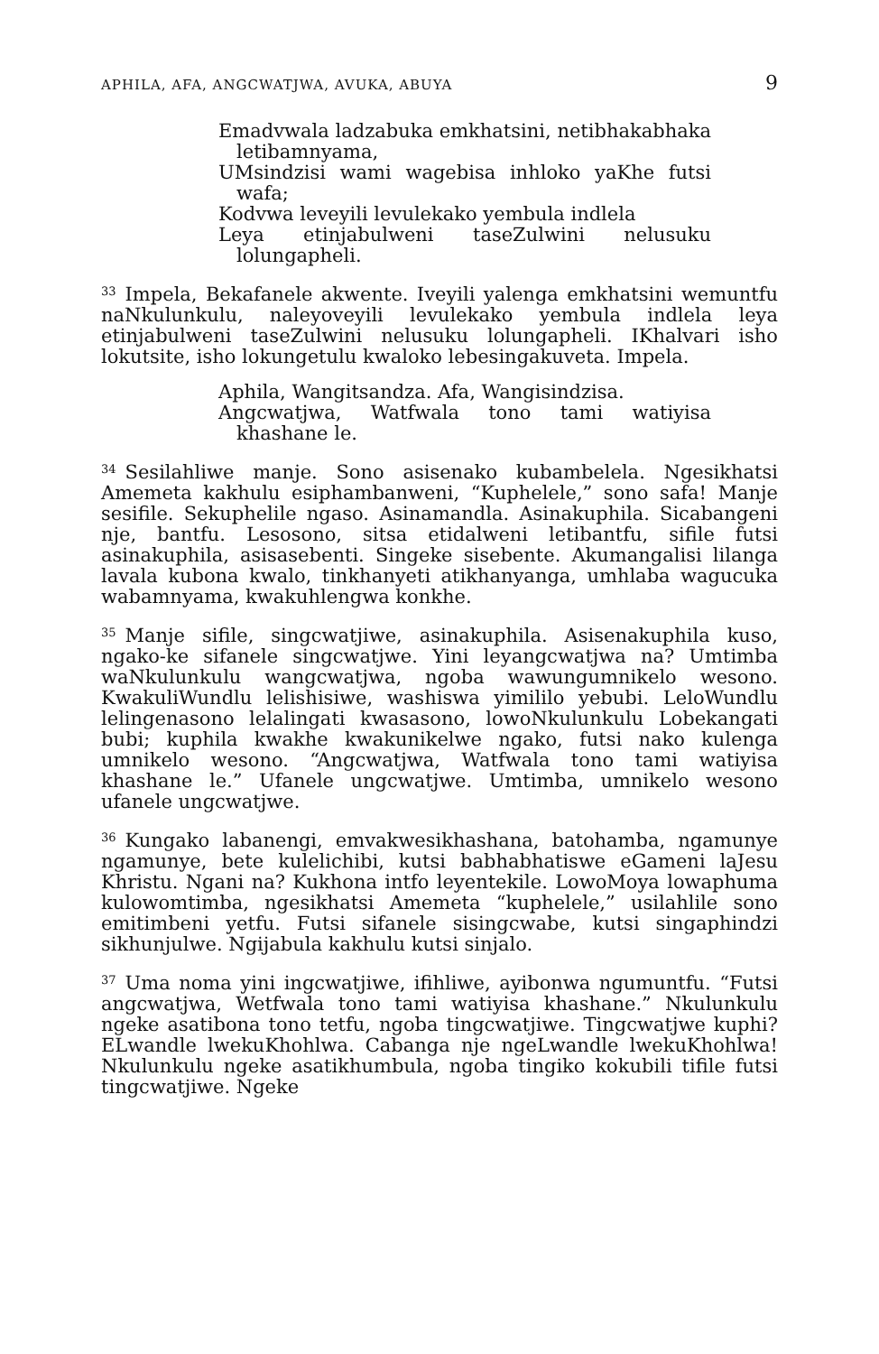APHILA, AFA, ANGCWATJWA, AVUKA, ABUYA 9
Emadvwala ladzabuka emkhatsini, netibhakabhaka letibamnyama,
UMsindzisi wami wagebisa inhloko yaKhe futsi wafa;
Kodvwa leveyili levulekako yembula indlela
Leya etinjabulweni taseZulwini nelusuku lolungapheli.
<sup>33</sup> Impela, Bekafanele akwente. Iveyili yalenga emkhatsini wemuntfu naNkulunkulu, naleyoveyili levulekako yembula indlela leya etinjabulweni taseZulwini nelusuku lolungapheli. IKhalvari isho lokutsite, isho lokungetulu kwaloko lebesingakuveta. Impela.
Aphila, Wangitsandza. Afa, Wangisindzisa.
Angcwatjwa, Watfwala tono tami watiyisa khashane le.
<sup>34</sup> Sesilahliwe manje. Sono asisenako kubambelela. Ngesikhatsi Amemeta kakhulu esiphambanweni, “Kuphelele,” sono safa! Manje sesifile. Sekuphelile ngaso. Asinamandla. Asinakuphila. Sicabangeni nje, bantfu. Lesosono, sitsa etidalweni letibantfu, sifile futsi asinakuphila, asisasebenti. Singeke sisebente. Akumangalisi lilanga lavala kubona kwalo, tinkhanyeti atikhanyanga, umhlaba wagucuka wabamnyama, kwakuhlengwa konkhe.
<sup>35</sup> Manje sifile, singcwatjiwe, asinakuphila. Asisenakuphila kuso, ngako-ke sifanele singcwatjwe. Yini leyangcwatjwa na? Umtimba waNkulunkulu wangcwatjwa, ngoba wawungumnikelo wesono. KwakuliWundlu lelishisiwe, washiswa yimililo yebubi. LeloWundlu lelingenasono lelalingati kwasasono, lowoNkulunkulu Lobekangati bubi; kuphila kwakhe kwakunikelwe ngako, futsi nako kulenga umnikelo wesono. “Angcwatjwa, Watfwala tono tami watiyisa khashane le.” Ufanele ungcwatjwe. Umtimba, umnikelo wesono ufanele ungcwatjwe.
<sup>36</sup> Kungako labanengi, emvakwesikhashana, batohamba, ngamunye ngamunye, bete kulelichibi, kutsi babhabhatiswe eGameni laJesu Khristu. Ngani na? Kukhona intfo leyentekile. LowoMoya lowaphuma kulowomtimba, ngesikhatsi Amemeta “kuphelele,” usilahlile sono emitimbeni yetfu. Futsi sifanele sisingcwabe, kutsi singaphindzi sikhunjulwe. Ngijabula kakhulu kutsi sinjalo.
<sup>37</sup> Uma noma yini ingcwatjiwe, ifihliwe, ayibonwa ngumuntfu. “Futsi angcwatjwa, Wetfwala tono tami watiyisa khashane.” Nkulunkulu ngeke asatibona tono tetfu, ngoba tingcwatjiwe. Tingcwatjwe kuphi? ELwandle lwekuKhohlwa. Cabanga nje ngeLwandle lwekuKhohlwa! Nkulunkulu ngeke asatikhumbula, ngoba tingiko kokubili tifile futsi tingcwatjiwe. Ngeke